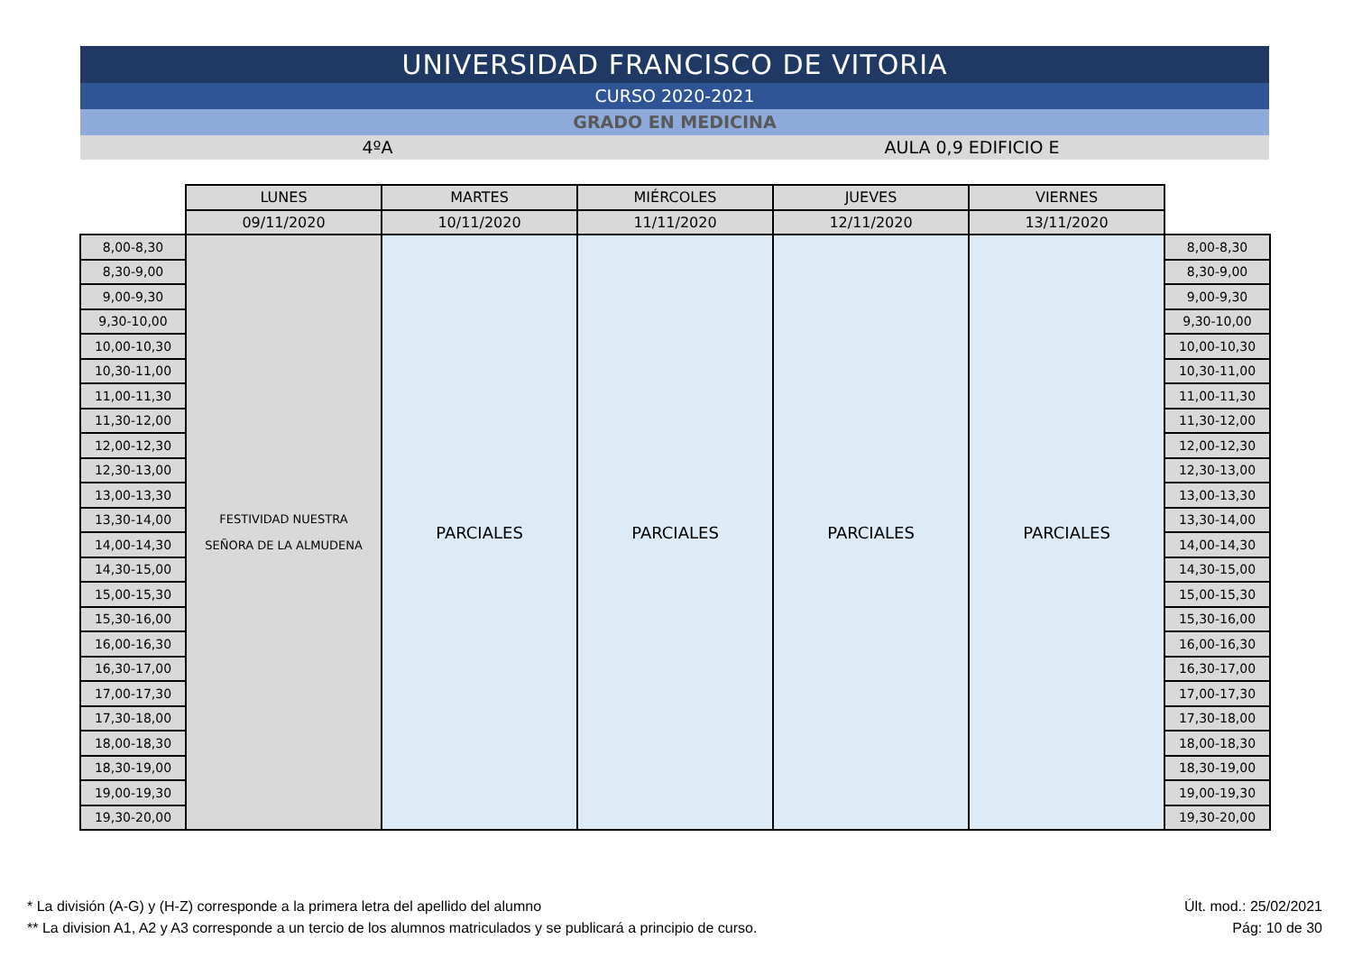UNIVERSIDAD FRANCISCO DE VITORIA
CURSO 2020-2021
GRADO EN MEDICINA
4ºA AULA 0,9 EDIFICIO E
| | LUNES | MARTES | MIÉRCOLES | JUEVES | VIERNES | |
| | 09/11/2020 | 10/11/2020 | 11/11/2020 | 12/11/2020 | 13/11/2020 | |
| 8,00-8,30 | FESTIVIDAD NUESTRA SEÑORA DE LA ALMUDENA | PARCIALES | PARCIALES | PARCIALES | PARCIALES | 8,00-8,30 |
| 8,30-9,00 | | | | | | 8,30-9,00 |
| 9,00-9,30 | | | | | | 9,00-9,30 |
| 9,30-10,00 | | | | | | 9,30-10,00 |
| 10,00-10,30 | | | | | | 10,00-10,30 |
| 10,30-11,00 | | | | | | 10,30-11,00 |
| 11,00-11,30 | | | | | | 11,00-11,30 |
| 11,30-12,00 | | | | | | 11,30-12,00 |
| 12,00-12,30 | | | | | | 12,00-12,30 |
| 12,30-13,00 | | | | | | 12,30-13,00 |
| 13,00-13,30 | | | | | | 13,00-13,30 |
| 13,30-14,00 | | | | | | 13,30-14,00 |
| 14,00-14,30 | | | | | | 14,00-14,30 |
| 14,30-15,00 | | | | | | 14,30-15,00 |
| 15,00-15,30 | | | | | | 15,00-15,30 |
| 15,30-16,00 | | | | | | 15,30-16,00 |
| 16,00-16,30 | | | | | | 16,00-16,30 |
| 16,30-17,00 | | | | | | 16,30-17,00 |
| 17,00-17,30 | | | | | | 17,00-17,30 |
| 17,30-18,00 | | | | | | 17,30-18,00 |
| 18,00-18,30 | | | | | | 18,00-18,30 |
| 18,30-19,00 | | | | | | 18,30-19,00 |
| 19,00-19,30 | | | | | | 19,00-19,30 |
| 19,30-20,00 | | | | | | 19,30-20,00 |
* La división (A-G) y (H-Z) corresponde a la primera letra del apellido del alumno
** La division A1, A2 y A3 corresponde a un tercio de los alumnos matriculados y se publicará a principio de curso.
Últ. mod.: 25/02/2021
Pág: 10 de 30